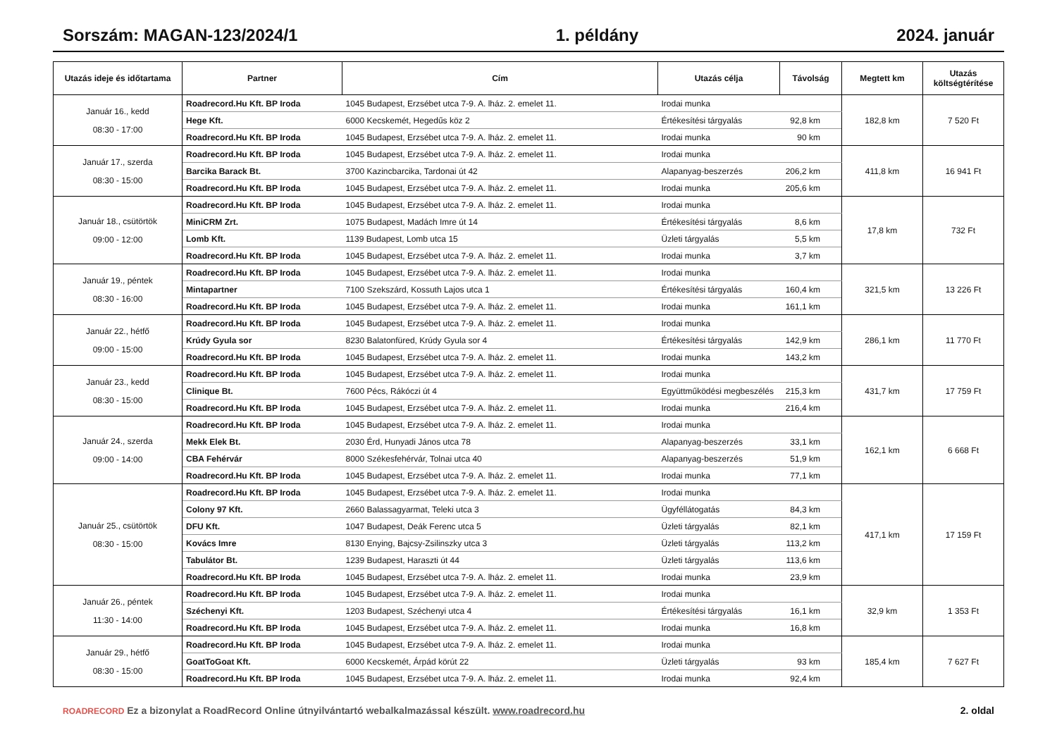Sorszám: MAGAN-123/2024/1 1. példány 2024. január
| Utazás ideje és időtartama | Partner | Cím | Utazás célja | Távolság | Megtett km | Utazás költségtérítése |
| --- | --- | --- | --- | --- | --- | --- |
| Január 16., kedd 08:30 - 17:00 | Roadrecord.Hu Kft. BP Iroda | 1045 Budapest, Erzsébet utca 7-9. A. lház. 2. emelet 11. | Irodai munka | | 182,8 km | 7 520 Ft |
| | Hege Kft. | 6000 Kecskemét, Hegedűs köz 2 | Értékesítési tárgyalás | 92,8 km | | |
| | Roadrecord.Hu Kft. BP Iroda | 1045 Budapest, Erzsébet utca 7-9. A. lház. 2. emelet 11. | Irodai munka | 90 km | | |
| Január 17., szerda 08:30 - 15:00 | Roadrecord.Hu Kft. BP Iroda | 1045 Budapest, Erzsébet utca 7-9. A. lház. 2. emelet 11. | Irodai munka | | 411,8 km | 16 941 Ft |
| | Barcika Barack Bt. | 3700 Kazincbarcika, Tardonai út 42 | Alapanyag-beszerzés | 206,2 km | | |
| | Roadrecord.Hu Kft. BP Iroda | 1045 Budapest, Erzsébet utca 7-9. A. lház. 2. emelet 11. | Irodai munka | 205,6 km | | |
| Január 18., csütörtök 09:00 - 12:00 | Roadrecord.Hu Kft. BP Iroda | 1045 Budapest, Erzsébet utca 7-9. A. lház. 2. emelet 11. | Irodai munka | | 17,8 km | 732 Ft |
| | MiniCRM Zrt. | 1075 Budapest, Madách Imre út 14 | Értékesítési tárgyalás | 8,6 km | | |
| | Lomb Kft. | 1139 Budapest, Lomb utca 15 | Üzleti tárgyalás | 5,5 km | | |
| | Roadrecord.Hu Kft. BP Iroda | 1045 Budapest, Erzsébet utca 7-9. A. lház. 2. emelet 11. | Irodai munka | 3,7 km | | |
| Január 19., péntek 08:30 - 16:00 | Roadrecord.Hu Kft. BP Iroda | 1045 Budapest, Erzsébet utca 7-9. A. lház. 2. emelet 11. | Irodai munka | | 321,5 km | 13 226 Ft |
| | Mintapartner | 7100 Szekszárd, Kossuth Lajos utca 1 | Értékesítési tárgyalás | 160,4 km | | |
| | Roadrecord.Hu Kft. BP Iroda | 1045 Budapest, Erzsébet utca 7-9. A. lház. 2. emelet 11. | Irodai munka | 161,1 km | | |
| Január 22., hétfő 09:00 - 15:00 | Roadrecord.Hu Kft. BP Iroda | 1045 Budapest, Erzsébet utca 7-9. A. lház. 2. emelet 11. | Irodai munka | | 286,1 km | 11 770 Ft |
| | Krúdy Gyula sor | 8230 Balatonfüred, Krúdy Gyula sor 4 | Értékesítési tárgyalás | 142,9 km | | |
| | Roadrecord.Hu Kft. BP Iroda | 1045 Budapest, Erzsébet utca 7-9. A. lház. 2. emelet 11. | Irodai munka | 143,2 km | | |
| Január 23., kedd 08:30 - 15:00 | Roadrecord.Hu Kft. BP Iroda | 1045 Budapest, Erzsébet utca 7-9. A. lház. 2. emelet 11. | Irodai munka | | 431,7 km | 17 759 Ft |
| | Clinique Bt. | 7600 Pécs, Rákóczi út 4 | Együttműködési megbeszélés | 215,3 km | | |
| | Roadrecord.Hu Kft. BP Iroda | 1045 Budapest, Erzsébet utca 7-9. A. lház. 2. emelet 11. | Irodai munka | 216,4 km | | |
| Január 24., szerda 09:00 - 14:00 | Roadrecord.Hu Kft. BP Iroda | 1045 Budapest, Erzsébet utca 7-9. A. lház. 2. emelet 11. | Irodai munka | | 162,1 km | 6 668 Ft |
| | Mekk Elek Bt. | 2030 Érd, Hunyadi János utca 78 | Alapanyag-beszerzés | 33,1 km | | |
| | CBA Fehérvár | 8000 Székesfehérvár, Tolnai utca 40 | Alapanyag-beszerzés | 51,9 km | | |
| | Roadrecord.Hu Kft. BP Iroda | 1045 Budapest, Erzsébet utca 7-9. A. lház. 2. emelet 11. | Irodai munka | 77,1 km | | |
| Január 25., csütörtök 08:30 - 15:00 | Roadrecord.Hu Kft. BP Iroda | 1045 Budapest, Erzsébet utca 7-9. A. lház. 2. emelet 11. | Irodai munka | | 417,1 km | 17 159 Ft |
| | Colony 97 Kft. | 2660 Balassagyarmat, Teleki utca 3 | Ügyféllátogatás | 84,3 km | | |
| | DFU Kft. | 1047 Budapest, Deák Ferenc utca 5 | Üzleti tárgyalás | 82,1 km | | |
| | Kovács Imre | 8130 Enying, Bajcsy-Zsilinszky utca 3 | Üzleti tárgyalás | 113,2 km | | |
| | Tabulátor Bt. | 1239 Budapest, Haraszti út 44 | Üzleti tárgyalás | 113,6 km | | |
| | Roadrecord.Hu Kft. BP Iroda | 1045 Budapest, Erzsébet utca 7-9. A. lház. 2. emelet 11. | Irodai munka | 23,9 km | | |
| Január 26., péntek 11:30 - 14:00 | Roadrecord.Hu Kft. BP Iroda | 1045 Budapest, Erzsébet utca 7-9. A. lház. 2. emelet 11. | Irodai munka | | 32,9 km | 1 353 Ft |
| | Széchenyi Kft. | 1203 Budapest, Széchenyi utca 4 | Értékesítési tárgyalás | 16,1 km | | |
| | Roadrecord.Hu Kft. BP Iroda | 1045 Budapest, Erzsébet utca 7-9. A. lház. 2. emelet 11. | Irodai munka | 16,8 km | | |
| Január 29., hétfő 08:30 - 15:00 | Roadrecord.Hu Kft. BP Iroda | 1045 Budapest, Erzsébet utca 7-9. A. lház. 2. emelet 11. | Irodai munka | | 185,4 km | 7 627 Ft |
| | GoatToGoat Kft. | 6000 Kecskemét, Árpád körút 22 | Üzleti tárgyalás | 93 km | | |
| | Roadrecord.Hu Kft. BP Iroda | 1045 Budapest, Erzsébet utca 7-9. A. lház. 2. emelet 11. | Irodai munka | 92,4 km | | |
ROADRECORD Ez a bizonylat a RoadRecord Online útnyilvántartó webalkalmazással készült. www.roadrecord.hu
2. oldal